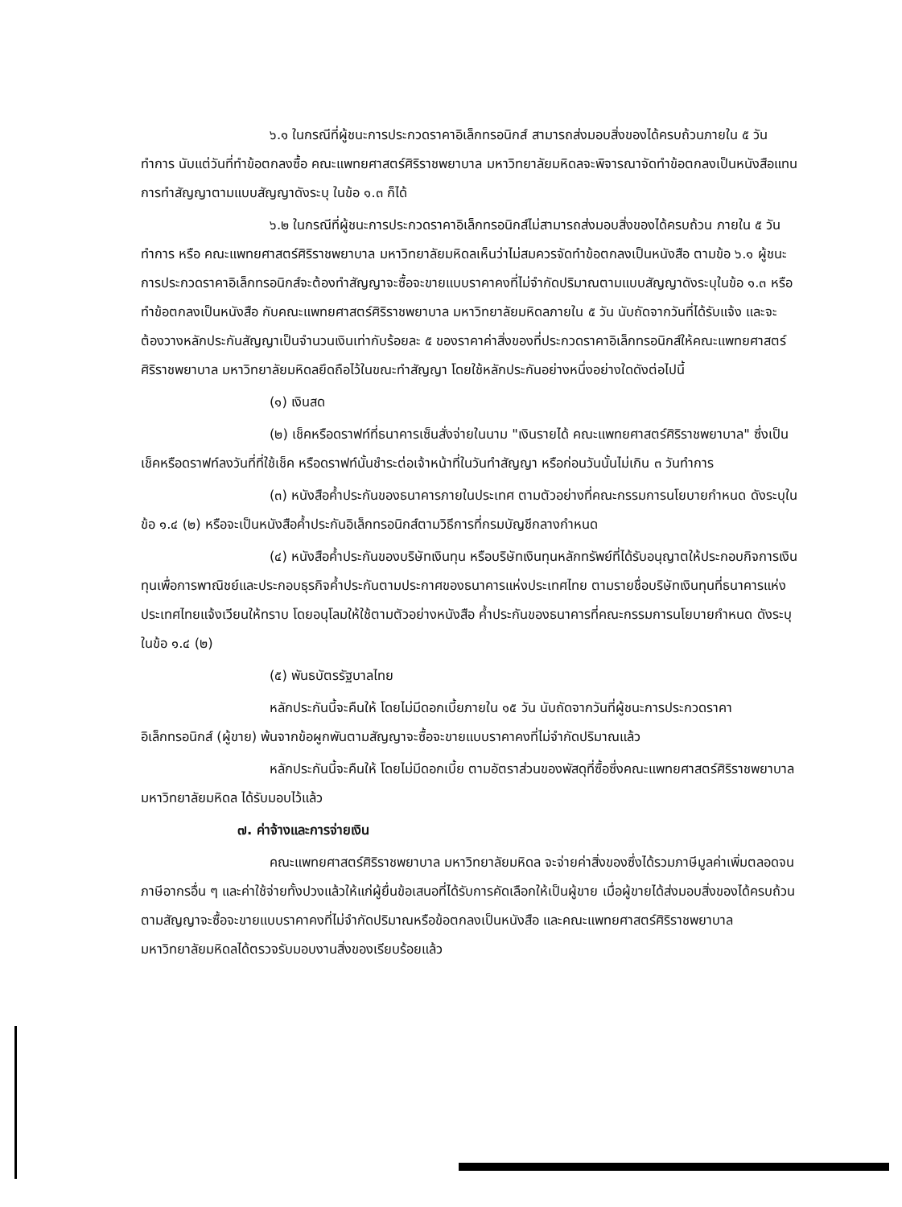๖.๑ ในกรณีที่ผู้ชนะการประกวดราคาอิเล็กทรอนิกส์ สามารถส่งมอบสิ่งของได้ครบถ้วนภายใน ๕ วันทำการ นับแต่วันที่ทำข้อตกลงซื้อ คณะแพทยศาสตร์ศิริราชพยาบาล มหาวิทยาลัยมหิดลจะพิจารณาจัดทำข้อตกลงเป็นหนังสือแทน การทำสัญญาตามแบบสัญญาดังระบุ ในข้อ ๑.๓ ก็ได้
๖.๒ ในกรณีที่ผู้ชนะการประกวดราคาอิเล็กทรอนิกส์ไม่สามารถส่งมอบสิ่งของได้ครบถ้วน ภายใน ๕ วันทำการ หรือ คณะแพทยศาสตร์ศิริราชพยาบาล มหาวิทยาลัยมหิดลเห็นว่าไม่สมควรจัดทำข้อตกลงเป็นหนังสือ ตามข้อ ๖.๑ ผู้ชนะการประกวดราคาอิเล็กทรอนิกส์จะต้องทำสัญญาจะซื้อจะขายแบบราคาคงที่ไม่จำกัดปริมาณตามแบบสัญญาดังระบุในข้อ ๑.๓ หรือทำข้อตกลงเป็นหนังสือ กับคณะแพทยศาสตร์ศิริราชพยาบาล มหาวิทยาลัยมหิดลภายใน ๕ วัน นับถัดจากวันที่ได้รับแจ้ง และจะต้องวางหลักประกันสัญญาเป็นจำนวนเงินเท่ากับร้อยละ ๕ ของราคาค่าสิ่งของที่ประกวดราคาอิเล็กทรอนิกส์ให้คณะแพทยศาสตร์ศิริราชพยาบาล มหาวิทยาลัยมหิดลยึดถือไว้ในขณะทำสัญญา โดยใช้หลักประกันอย่างหนึ่งอย่างใดดังต่อไปนี้
(๑) เงินสด
(๒) เช็คหรือดราฟท์ที่ธนาคารเซ็นสั่งจ่ายในนาม "เงินรายได้ คณะแพทยศาสตร์ศิริราชพยาบาล" ซึ่งเป็นเช็คหรือดราฟท์ลงวันที่ที่ใช้เช็ค หรือดราฟท์นั้นชำระต่อเจ้าหน้าที่ในวันทำสัญญา หรือก่อนวันนั้นไม่เกิน ๓ วันทำการ
(๓) หนังสือค้ำประกันของธนาคารภายในประเทศ ตามตัวอย่างที่คณะกรรมการนโยบายกำหนด ดังระบุในข้อ ๑.๔ (๒) หรือจะเป็นหนังสือค้ำประกันอิเล็กทรอนิกส์ตามวิธีการที่กรมบัญชีกลางกำหนด
(๔) หนังสือค้ำประกันของบริษัทเงินทุน หรือบริษัทเงินทุนหลักทรัพย์ที่ได้รับอนุญาตให้ประกอบกิจการเงินทุนเพื่อการพาณิชย์และประกอบธุรกิจค้ำประกันตามประกาศของธนาคารแห่งประเทศไทย ตามรายชื่อบริษัทเงินทุนที่ธนาคารแห่งประเทศไทยแจ้งเวียนให้ทราบ โดยอนุโลมให้ใช้ตามตัวอย่างหนังสือ ค้ำประกันของธนาคารที่คณะกรรมการนโยบายกำหนด ดังระบุในข้อ ๑.๔ (๒)
(๕) พันธบัตรรัฐบาลไทย
หลักประกันนี้จะคืนให้ โดยไม่มีดอกเบี้ยภายใน ๑๕ วัน นับถัดจากวันที่ผู้ชนะการประกวดราคาอิเล็กทรอนิกส์ (ผู้ขาย) พ้นจากข้อผูกพันตามสัญญาจะซื้อจะขายแบบราคาคงที่ไม่จำกัดปริมาณแล้ว
หลักประกันนี้จะคืนให้ โดยไม่มีดอกเบี้ย ตามอัตราส่วนของพัสดุที่ซื้อซึ่งคณะแพทยศาสตร์ศิริราชพยาบาล มหาวิทยาลัยมหิดล ได้รับมอบไว้แล้ว
๗. ค่าจ้างและการจ่ายเงิน
คณะแพทยศาสตร์ศิริราชพยาบาล มหาวิทยาลัยมหิดล จะจ่ายค่าสิ่งของซึ่งได้รวมภาษีมูลค่าเพิ่มตลอดจนภาษีอากรอื่น ๆ และค่าใช้จ่ายทั้งปวงแล้วให้แก่ผู้ยื่นข้อเสนอที่ได้รับการคัดเลือกให้เป็นผู้ขาย เมื่อผู้ขายได้ส่งมอบสิ่งของได้ครบถ้วนตามสัญญาจะซื้อจะขายแบบราคาคงที่ไม่จำกัดปริมาณหรือข้อตกลงเป็นหนังสือ และคณะแพทยศาสตร์ศิริราชพยาบาล มหาวิทยาลัยมหิดลได้ตรวจรับมอบงานสิ่งของเรียบร้อยแล้ว